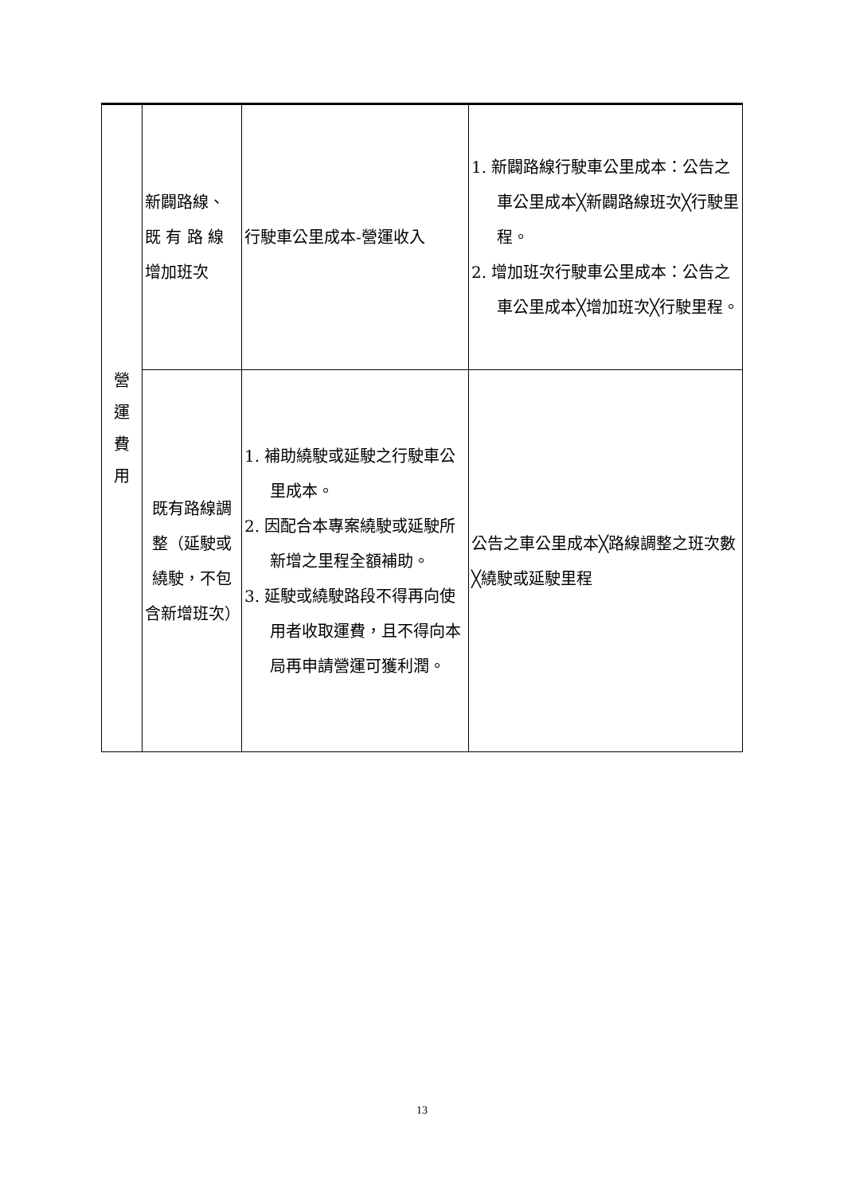| 營 運 費 用 | 新闢路線、既 有 路 線增加班次 | 行駛車公里成本-營運收入 | 1. 新闢路線行駛車公里成本：公告之車公里成本╳新闢路線班次╳行駛里程。 2. 增加班次行駛車公里成本：公告之車公里成本╳增加班次╳行駛里程。 |
| | 既有路線調整（延駛或繞駛，不包含新增班次） | 1. 補助繞駛或延駛之行駛車公里成本。 2. 因配合本專案繞駛或延駛所新增之里程全額補助。 3. 延駛或繞駛路段不得再向使用者收取運費，且不得向本局再申請營運可獲利潤。 | 公告之車公里成本╳路線調整之班次數╳繞駛或延駛里程 |
13